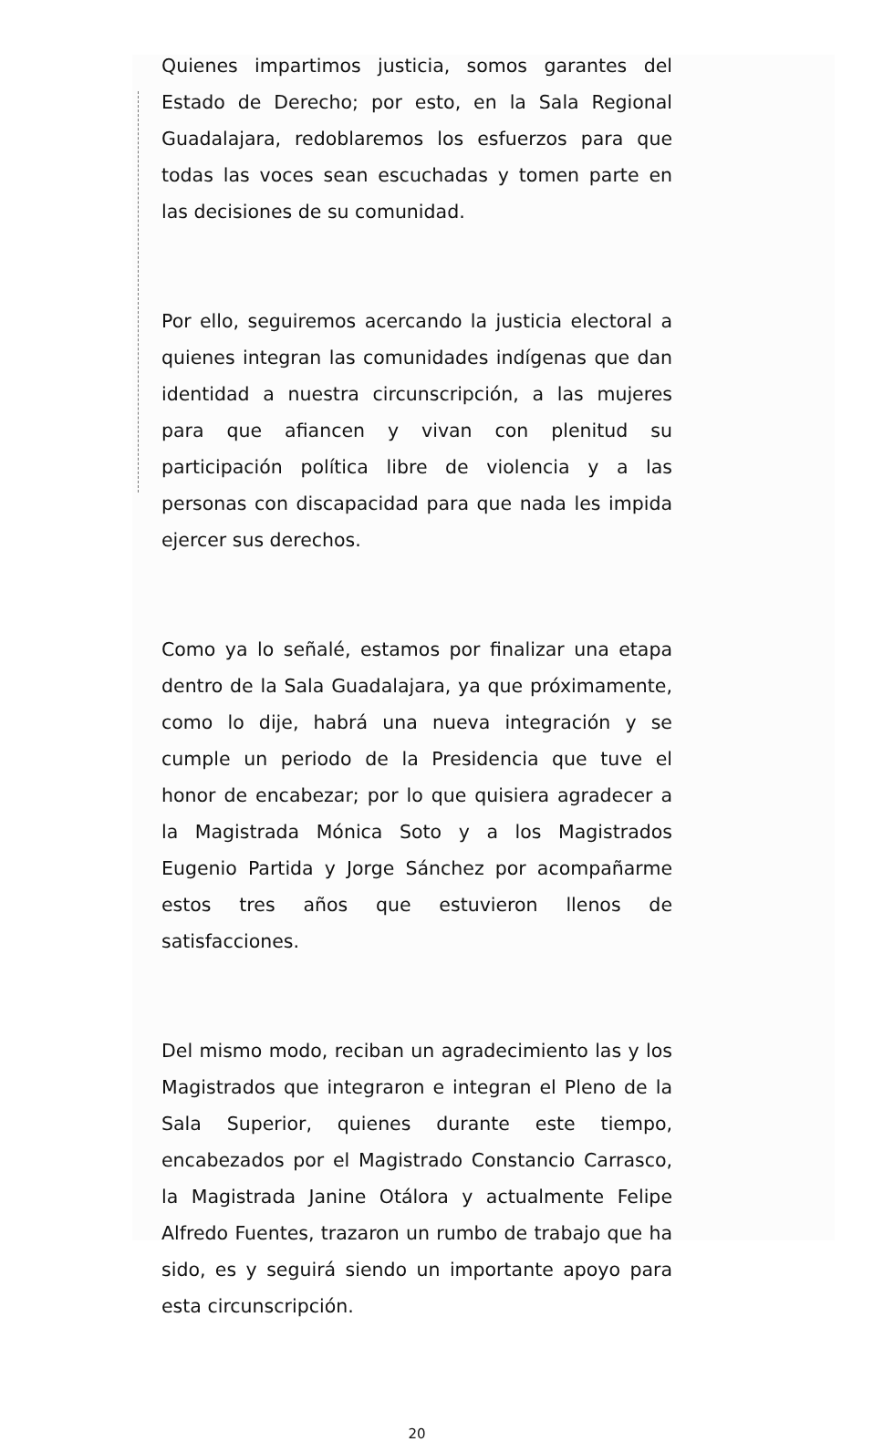Quienes impartimos justicia, somos garantes del Estado de Derecho; por esto, en la Sala Regional Guadalajara, redoblaremos los esfuerzos para que todas las voces sean escuchadas y tomen parte en las decisiones de su comunidad.
Por ello, seguiremos acercando la justicia electoral a quienes integran las comunidades indígenas que dan identidad a nuestra circunscripción, a las mujeres para que afiancen y vivan con plenitud su participación política libre de violencia y a las personas con discapacidad para que nada les impida ejercer sus derechos.
Como ya lo señalé, estamos por finalizar una etapa dentro de la Sala Guadalajara, ya que próximamente, como lo dije, habrá una nueva integración y se cumple un periodo de la Presidencia que tuve el honor de encabezar; por lo que quisiera agradecer a la Magistrada Mónica Soto y a los Magistrados Eugenio Partida y Jorge Sánchez por acompañarme estos tres años que estuvieron llenos de satisfacciones.
Del mismo modo, reciban un agradecimiento las y los Magistrados que integraron e integran el Pleno de la Sala Superior, quienes durante este tiempo, encabezados por el Magistrado Constancio Carrasco, la Magistrada Janine Otálora y actualmente Felipe Alfredo Fuentes, trazaron un rumbo de trabajo que ha sido, es y seguirá siendo un importante apoyo para esta circunscripción.
20